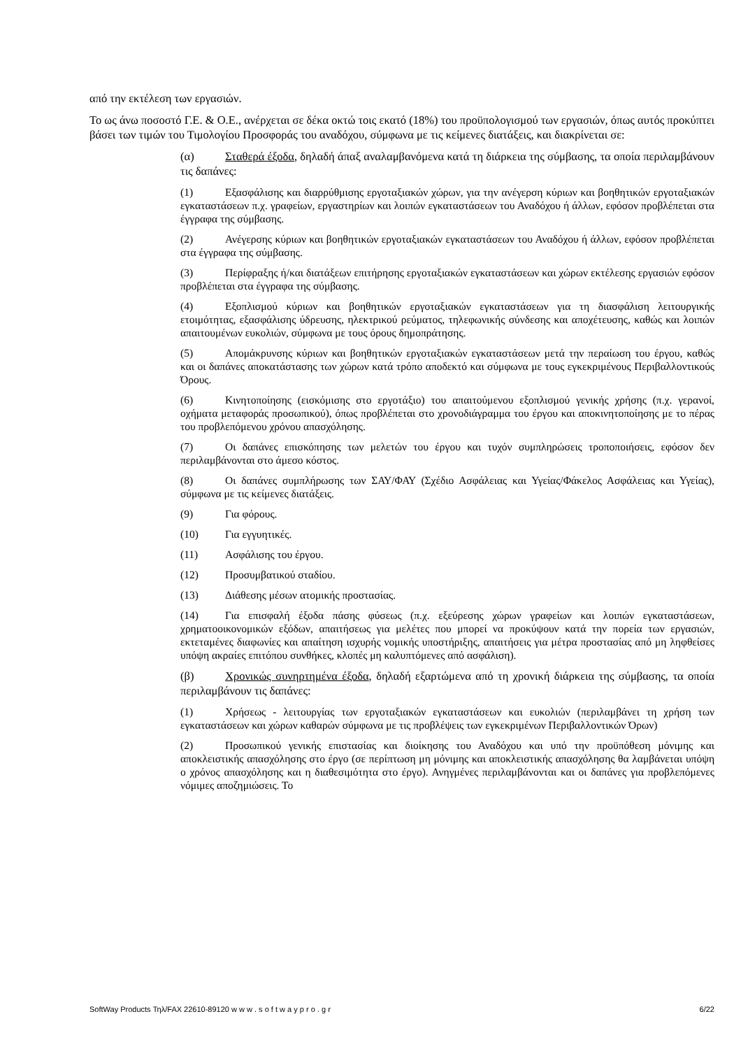από την εκτέλεση των εργασιών.
Το ως άνω ποσοστό Γ.Ε. & Ο.Ε., ανέρχεται σε δέκα οκτώ τοις εκατό (18%) του προϋπολογισμού των εργασιών, όπως αυτός προκύπτει βάσει των τιμών του Τιμολογίου Προσφοράς του αναδόχου, σύμφωνα με τις κείμενες διατάξεις, και διακρίνεται σε:
(α) Σταθερά έξοδα, δηλαδή άπαξ αναλαμβανόμενα κατά τη διάρκεια της σύμβασης, τα οποία περιλαμβάνουν τις δαπάνες:
(1) Εξασφάλισης και διαρρύθμισης εργοταξιακών χώρων, για την ανέγερση κύριων και βοηθητικών εργοταξιακών εγκαταστάσεων π.χ. γραφείων, εργαστηρίων και λοιπών εγκαταστάσεων του Αναδόχου ή άλλων, εφόσον προβλέπεται στα έγγραφα της σύμβασης.
(2) Ανέγερσης κύριων και βοηθητικών εργοταξιακών εγκαταστάσεων του Αναδόχου ή άλλων, εφόσον προβλέπεται στα έγγραφα της σύμβασης.
(3) Περίφραξης ή/και διατάξεων επιτήρησης εργοταξιακών εγκαταστάσεων και χώρων εκτέλεσης εργασιών εφόσον προβλέπεται στα έγγραφα της σύμβασης.
(4) Εξοπλισμού κύριων και βοηθητικών εργοταξιακών εγκαταστάσεων για τη διασφάλιση λειτουργικής ετοιμότητας, εξασφάλισης ύδρευσης, ηλεκτρικού ρεύματος, τηλεφωνικής σύνδεσης και αποχέτευσης, καθώς και λοιπών απαιτουμένων ευκολιών, σύμφωνα με τους όρους δημοπράτησης.
(5) Απομάκρυνσης κύριων και βοηθητικών εργοταξιακών εγκαταστάσεων μετά την περαίωση του έργου, καθώς και οι δαπάνες αποκατάστασης των χώρων κατά τρόπο αποδεκτό και σύμφωνα με τους εγκεκριμένους Περιβαλλοντικούς Όρους.
(6) Κινητοποίησης (εισκόμισης στο εργοτάξιο) του απαιτούμενου εξοπλισμού γενικής χρήσης (π.χ. γερανοί, οχήματα μεταφοράς προσωπικού), όπως προβλέπεται στο χρονοδιάγραμμα του έργου και αποκινητοποίησης με το πέρας του προβλεπόμενου χρόνου απασχόλησης.
(7) Οι δαπάνες επισκόπησης των μελετών του έργου και τυχόν συμπληρώσεις τροποποιήσεις, εφόσον δεν περιλαμβάνονται στο άμεσο κόστος.
(8) Οι δαπάνες συμπλήρωσης των ΣΑΥ/ΦΑΥ (Σχέδιο Ασφάλειας και Υγείας/Φάκελος Ασφάλειας και Υγείας), σύμφωνα με τις κείμενες διατάξεις.
(9) Για φόρους.
(10) Για εγγυητικές.
(11) Ασφάλισης του έργου.
(12) Προσυμβατικού σταδίου.
(13) Διάθεσης μέσων ατομικής προστασίας.
(14) Για επισφαλή έξοδα πάσης φύσεως (π.χ. εξεύρεσης χώρων γραφείων και λοιπών εγκαταστάσεων, χρηματοοικονομικών εξόδων, απαιτήσεως για μελέτες που μπορεί να προκύψουν κατά την πορεία των εργασιών, εκτεταμένες διαφωνίες και απαίτηση ισχυρής νομικής υποστήριξης, απαιτήσεις για μέτρα προστασίας από μη ληφθείσες υπόψη ακραίες επιτόπου συνθήκες, κλοπές μη καλυπτόμενες από ασφάλιση).
(β) Χρονικώς συνηρτημένα έξοδα, δηλαδή εξαρτώμενα από τη χρονική διάρκεια της σύμβασης, τα οποία περιλαμβάνουν τις δαπάνες:
(1) Χρήσεως - λειτουργίας των εργοταξιακών εγκαταστάσεων και ευκολιών (περιλαμβάνει τη χρήση των εγκαταστάσεων και χώρων καθαρών σύμφωνα με τις προβλέψεις των εγκεκριμένων Περιβαλλοντικών Όρων)
(2) Προσωπικού γενικής επιστασίας και διοίκησης του Αναδόχου και υπό την προϋπόθεση μόνιμης και αποκλειστικής απασχόλησης στο έργο (σε περίπτωση μη μόνιμης και αποκλειστικής απασχόλησης θα λαμβάνεται υπόψη ο χρόνος απασχόλησης και η διαθεσιμότητα στο έργο). Ανηγμένες περιλαμβάνονται και οι δαπάνες για προβλεπόμενες νόμιμες αποζημιώσεις. Το
SoftWay Products Τηλ/FAX 22610-89120 w w w . s o f t w a y p r o . g r 6/22